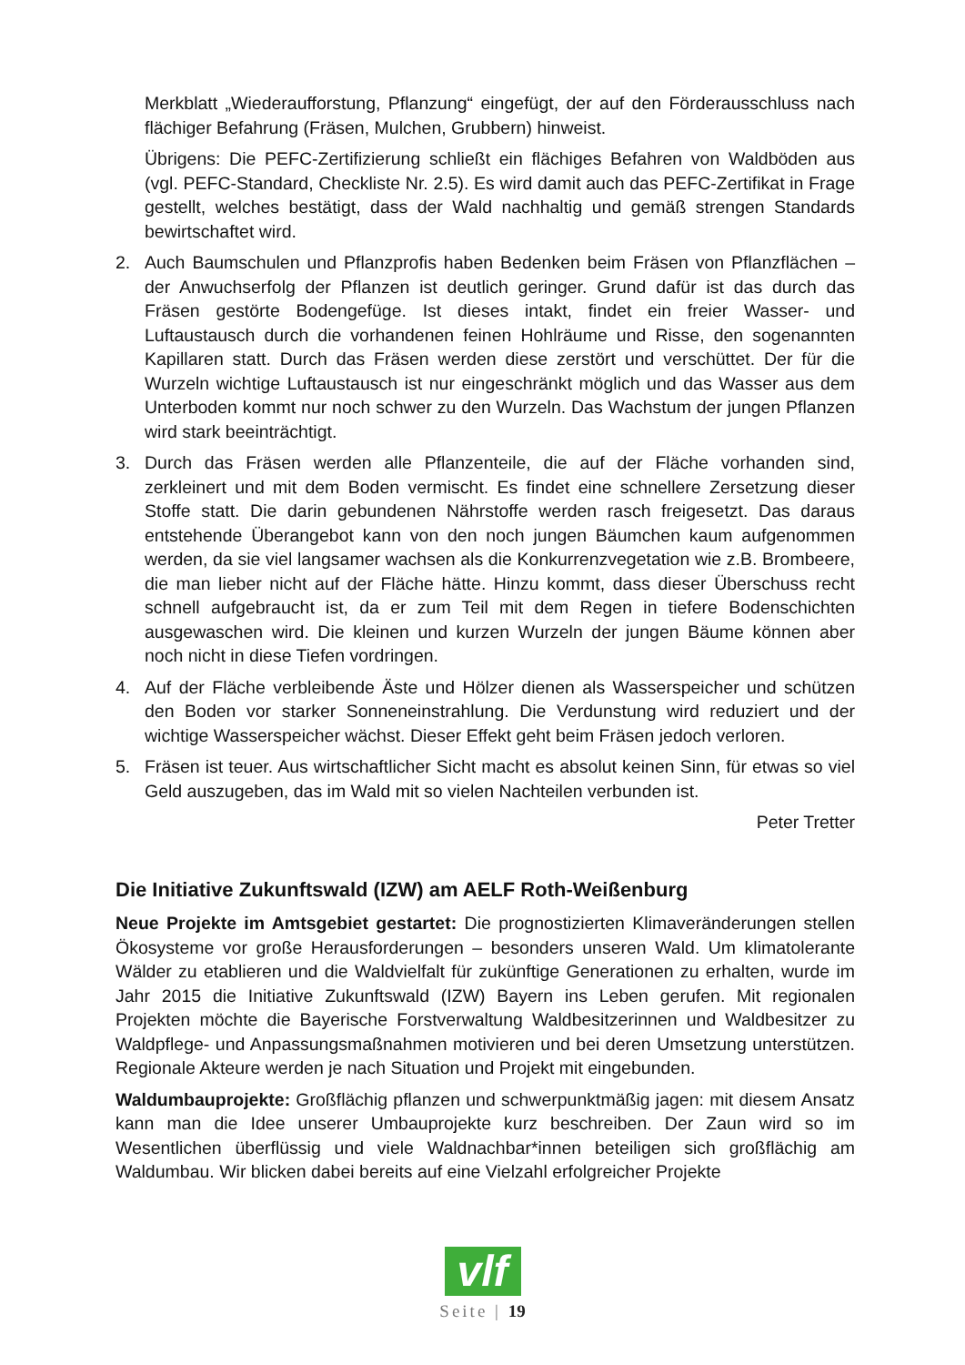Merkblatt „Wiederaufforstung, Pflanzung“ eingefügt, der auf den Förderausschluss nach flächiger Befahrung (Fräsen, Mulchen, Grubbern) hinweist.
Übrigens: Die PEFC-Zertifizierung schließt ein flächiges Befahren von Waldböden aus (vgl. PEFC-Standard, Checkliste Nr. 2.5). Es wird damit auch das PEFC-Zertifikat in Frage gestellt, welches bestätigt, dass der Wald nachhaltig und gemäß strengen Standards bewirtschaftet wird.
2. Auch Baumschulen und Pflanzprofis haben Bedenken beim Fräsen von Pflanzflächen – der Anwuchserfolg der Pflanzen ist deutlich geringer. Grund dafür ist das durch das Fräsen gestörte Bodengefüge. Ist dieses intakt, findet ein freier Wasser- und Luftaustausch durch die vorhandenen feinen Hohlräume und Risse, den sogenannten Kapillaren statt. Durch das Fräsen werden diese zerstört und verschüttet. Der für die Wurzeln wichtige Luftaustausch ist nur eingeschränkt möglich und das Wasser aus dem Unterboden kommt nur noch schwer zu den Wurzeln. Das Wachstum der jungen Pflanzen wird stark beeinträchtigt.
3. Durch das Fräsen werden alle Pflanzenteile, die auf der Fläche vorhanden sind, zerkleinert und mit dem Boden vermischt. Es findet eine schnellere Zersetzung dieser Stoffe statt. Die darin gebundenen Nährstoffe werden rasch freigesetzt. Das daraus entstehende Überangebot kann von den noch jungen Bäumchen kaum aufgenommen werden, da sie viel langsamer wachsen als die Konkurrenzvegetation wie z.B. Brombeere, die man lieber nicht auf der Fläche hätte. Hinzu kommt, dass dieser Überschuss recht schnell aufgebraucht ist, da er zum Teil mit dem Regen in tiefere Bodenschichten ausgewaschen wird. Die kleinen und kurzen Wurzeln der jungen Bäume können aber noch nicht in diese Tiefen vordringen.
4. Auf der Fläche verbleibende Äste und Hölzer dienen als Wasserspeicher und schützen den Boden vor starker Sonneneinstrahlung. Die Verdunstung wird reduziert und der wichtige Wasserspeicher wächst. Dieser Effekt geht beim Fräsen jedoch verloren.
5. Fräsen ist teuer. Aus wirtschaftlicher Sicht macht es absolut keinen Sinn, für etwas so viel Geld auszugeben, das im Wald mit so vielen Nachteilen verbunden ist.
Peter Tretter
Die Initiative Zukunftswald (IZW) am AELF Roth-Weißenburg
Neue Projekte im Amtsgebiet gestartet: Die prognostizierten Klimaveränderungen stellen Ökosysteme vor große Herausforderungen – besonders unseren Wald. Um klimatolerante Wälder zu etablieren und die Waldvielfalt für zukünftige Generationen zu erhalten, wurde im Jahr 2015 die Initiative Zukunftswald (IZW) Bayern ins Leben gerufen. Mit regionalen Projekten möchte die Bayerische Forstverwaltung Waldbesitzerinnen und Waldbesitzer zu Waldpflege- und Anpassungsmaßnahmen motivieren und bei deren Umsetzung unterstützen. Regionale Akteure werden je nach Situation und Projekt mit eingebunden.
Waldumbauprojekte: Großflächig pflanzen und schwerpunktmäßig jagen: mit diesem Ansatz kann man die Idee unserer Umbauprojekte kurz beschreiben. Der Zaun wird so im Wesentlichen überflüssig und viele Waldnachbar*innen beteiligen sich großflächig am Waldumbau. Wir blicken dabei bereits auf eine Vielzahl erfolgreicher Projekte
vlf
Seite | 19